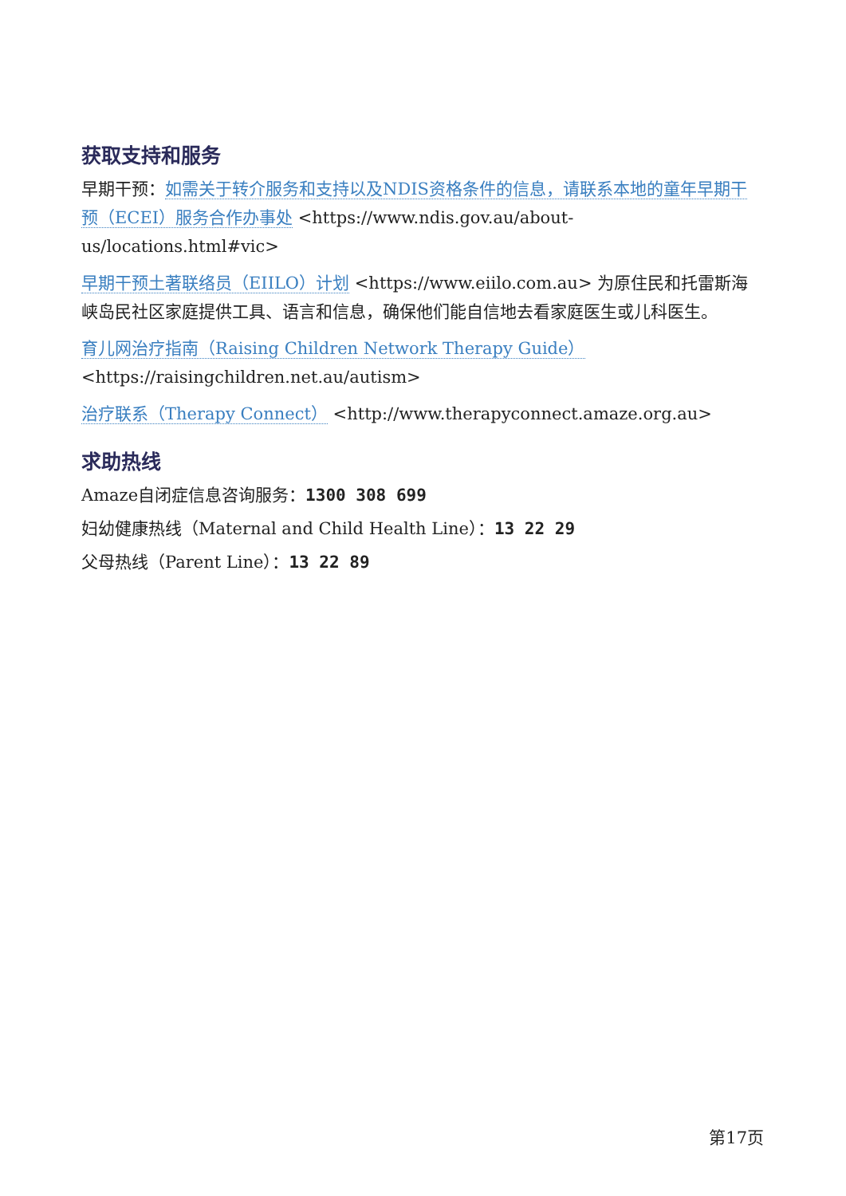获取支持和服务
早期干预：如需关于转介服务和支持以及NDIS资格条件的信息，请联系本地的童年早期干预（ECEI）服务合作办事处 <https://www.ndis.gov.au/about-us/locations.html#vic>
早期干预土著联络员（EIILO）计划 <https://www.eiilo.com.au> 为原住民和托雷斯海峡岛民社区家庭提供工具、语言和信息，确保他们能自信地去看家庭医生或儿科医生。
育儿网治疗指南（Raising Children Network Therapy Guide）
<https://raisingchildren.net.au/autism>
治疗联系（Therapy Connect） <http://www.therapyconnect.amaze.org.au>
求助热线
Amaze自闭症信息咨询服务：1300 308 699
妇幼健康热线（Maternal and Child Health Line）：13 22 29
父母热线（Parent Line）：13 22 89
第17页